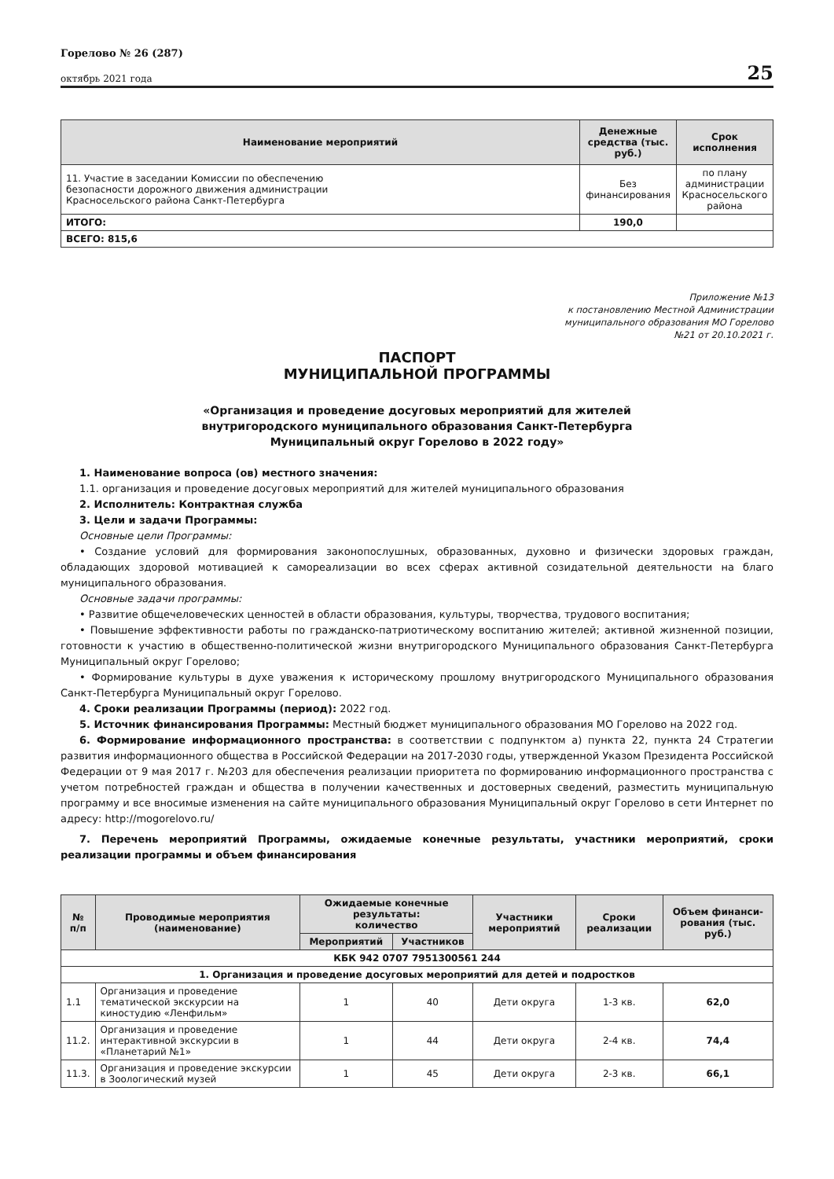Горелово № 26 (287)
октябрь 2021 года
25
| Наименование мероприятий | Денежные средства (тыс. руб.) | Срок исполнения |
| --- | --- | --- |
| 11. Участие в заседании Комиссии по обеспечению безопасности дорожного движения администрации Красносельского района Санкт-Петербурга | Без финансирования | по плану администрации Красносельского района |
| ИТОГО: | 190,0 | |
| ВСЕГО: 815,6 | | |
Приложение №13
к постановлению Местной Администрации
муниципального образования МО Горелово
№21 от 20.10.2021 г.
ПАСПОРТ
МУНИЦИПАЛЬНОЙ ПРОГРАММЫ
«Организация и проведение досуговых мероприятий для жителей
внутригородского муниципального образования Санкт-Петербурга
Муниципальный округ Горелово в 2022 году»
1. Наименование вопроса (ов) местного значения:
1.1. организация и проведение досуговых мероприятий для жителей муниципального образования
2. Исполнитель: Контрактная служба
3. Цели и задачи Программы:
Основные цели Программы:
• Создание условий для формирования законопослушных, образованных, духовно и физически здоровых граждан, обладающих здоровой мотивацией к самореализации во всех сферах активной созидательной деятельности на благо муниципального образования.
Основные задачи программы:
• Развитие общечеловеческих ценностей в области образования, культуры, творчества, трудового воспитания;
• Повышение эффективности работы по гражданско-патриотическому воспитанию жителей; активной жизненной позиции, готовности к участию в общественно-политической жизни внутригородского Муниципального образования Санкт-Петербурга Муниципальный округ Горелово;
• Формирование культуры в духе уважения к историческому прошлому внутригородского Муниципального образования Санкт-Петербурга Муниципальный округ Горелово.
4. Сроки реализации Программы (период): 2022 год.
5. Источник финансирования Программы: Местный бюджет муниципального образования МО Горелово на 2022 год.
6. Формирование информационного пространства: в соответствии с подпунктом а) пункта 22, пункта 24 Стратегии развития информационного общества в Российской Федерации на 2017-2030 годы, утвержденной Указом Президента Российской Федерации от 9 мая 2017 г. №203 для обеспечения реализации приоритета по формированию информационного пространства с учетом потребностей граждан и общества в получении качественных и достоверных сведений, разместить муниципальную программу и все вносимые изменения на сайте муниципального образования Муниципальный округ Горелово в сети Интернет по адресу: http://mogorelovo.ru/
7. Перечень мероприятий Программы, ожидаемые конечные результаты, участники мероприятий, сроки реализации программы и объем финансирования
| № п/п | Проводимые мероприятия (наименование) | Ожидаемые конечные результаты: количество | | Участники мероприятий | Сроки реализации | Объем финанси-рования (тыс. руб.) |
| --- | --- | --- | --- | --- | --- | --- |
| | | Мероприятий | Участников | | | |
| КБК 942 0707 7951300561 244 | | | | | | |
| 1. Организация и проведение досуговых мероприятий для детей и подростков | | | | | | |
| 1.1 | Организация и проведение тематической экскурсии на киностудию «Ленфильм» | 1 | 40 | Дети округа | 1-3 кв. | 62,0 |
| 11.2. | Организация и проведение интерактивной экскурсии в «Планетарий №1» | 1 | 44 | Дети округа | 2-4 кв. | 74,4 |
| 11.3. | Организация и проведение экскурсии в Зоологический музей | 1 | 45 | Дети округа | 2-3 кв. | 66,1 |